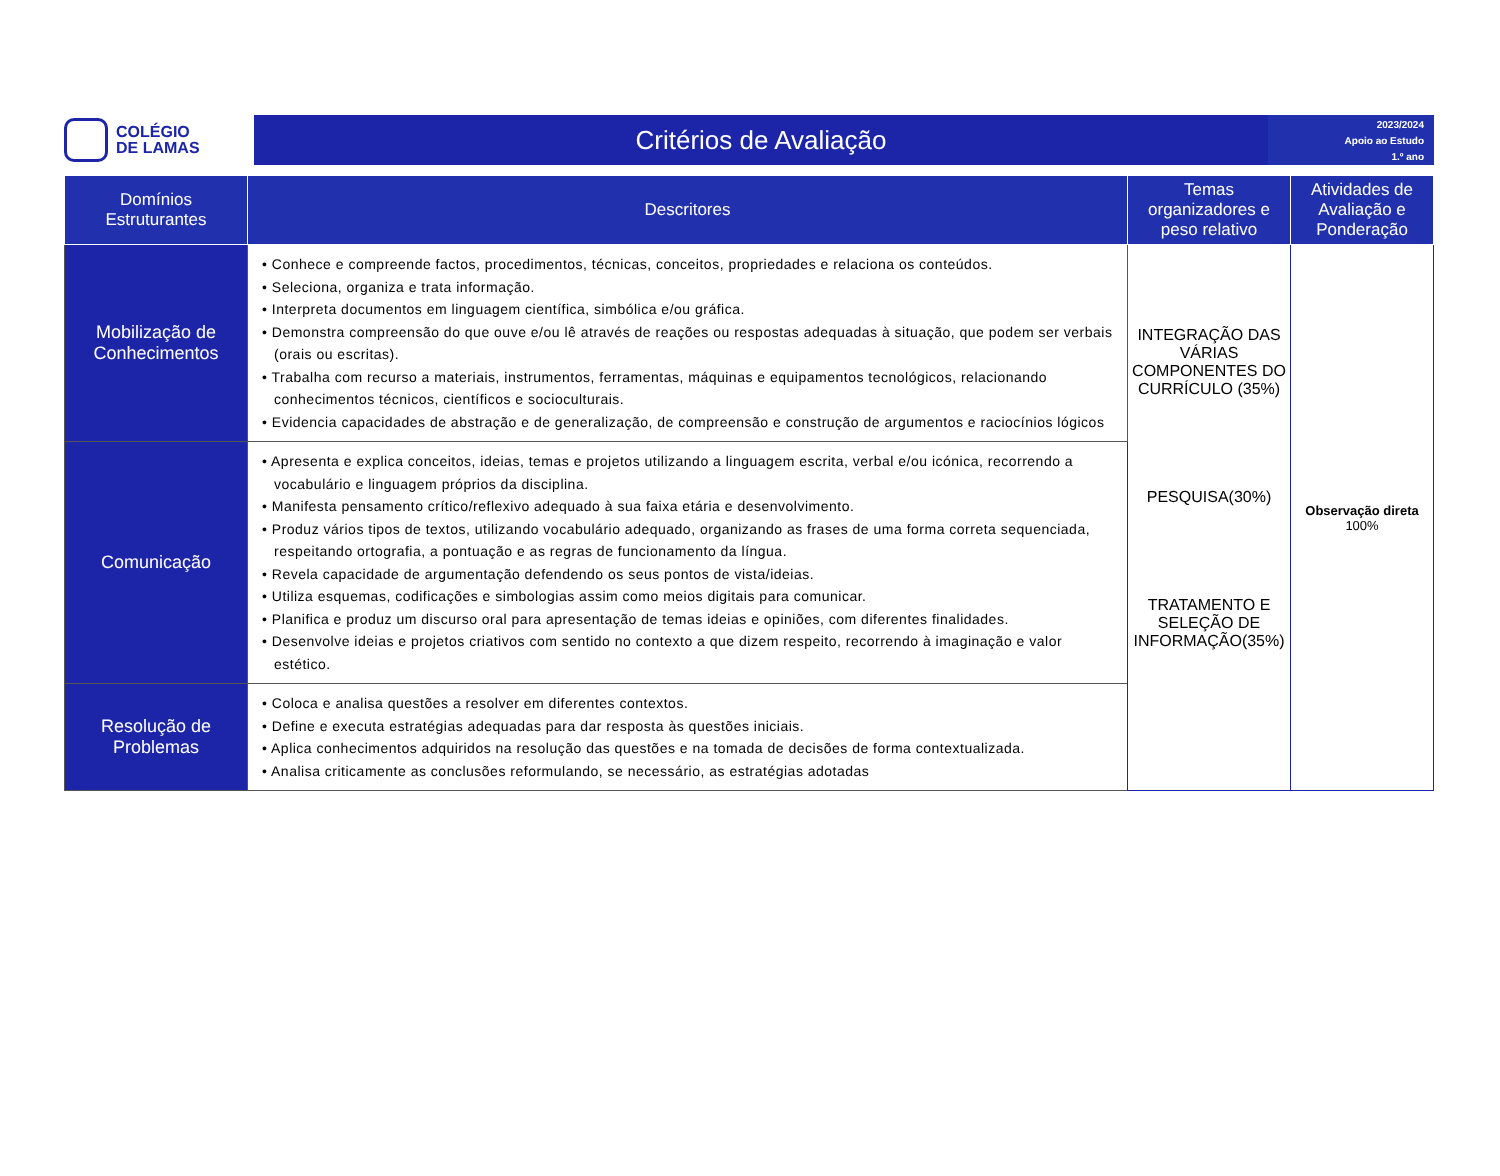COLÉGIO
DE LAMAS
Critérios de Avaliação
2023/2024
Apoio ao Estudo
1.º ano
| Domínios Estruturantes | Descritores | Temas organizadores e peso relativo | Atividades de Avaliação e Ponderação |
| --- | --- | --- | --- |
| Mobilização de Conhecimentos | • Conhece e compreende factos, procedimentos, técnicas, conceitos, propriedades e relaciona os conteúdos. • Seleciona, organiza e trata informação. • Interpreta documentos em linguagem científica, simbólica e/ou gráfica. • Demonstra compreensão do que ouve e/ou lê através de reações ou respostas adequadas à situação, que podem ser verbais (orais ou escritas). • Trabalha com recurso a materiais, instrumentos, ferramentas, máquinas e equipamentos tecnológicos, relacionando conhecimentos técnicos, científicos e socioculturais. • Evidencia capacidades de abstração e de generalização, de compreensão e construção de argumentos e raciocínios lógicos | INTEGRAÇÃO DAS VÁRIAS COMPONENTES DO CURRÍCULO (35%) PESQUISA(30%) TRATAMENTO E SELEÇÃO DE INFORMAÇÃO(35%) | Observação direta 100% |
| Comunicação | • Apresenta e explica conceitos, ideias, temas e projetos utilizando a linguagem escrita, verbal e/ou icónica, recorrendo a vocabulário e linguagem próprios da disciplina. • Manifesta pensamento crítico/reflexivo adequado à sua faixa etária e desenvolvimento. • Produz vários tipos de textos, utilizando vocabulário adequado, organizando as frases de uma forma correta sequenciada, respeitando ortografia, a pontuação e as regras de funcionamento da língua. • Revela capacidade de argumentação defendendo os seus pontos de vista/ideias. • Utiliza esquemas, codificações e simbologias assim como meios digitais para comunicar. • Planifica e produz um discurso oral para apresentação de temas ideias e opiniões, com diferentes finalidades. • Desenvolve ideias e projetos criativos com sentido no contexto a que dizem respeito, recorrendo à imaginação e valor estético. | | |
| Resolução de Problemas | • Coloca e analisa questões a resolver em diferentes contextos. • Define e executa estratégias adequadas para dar resposta às questões iniciais. • Aplica conhecimentos adquiridos na resolução das questões e na tomada de decisões de forma contextualizada. • Analisa criticamente as conclusões reformulando, se necessário, as estratégias adotadas | | |